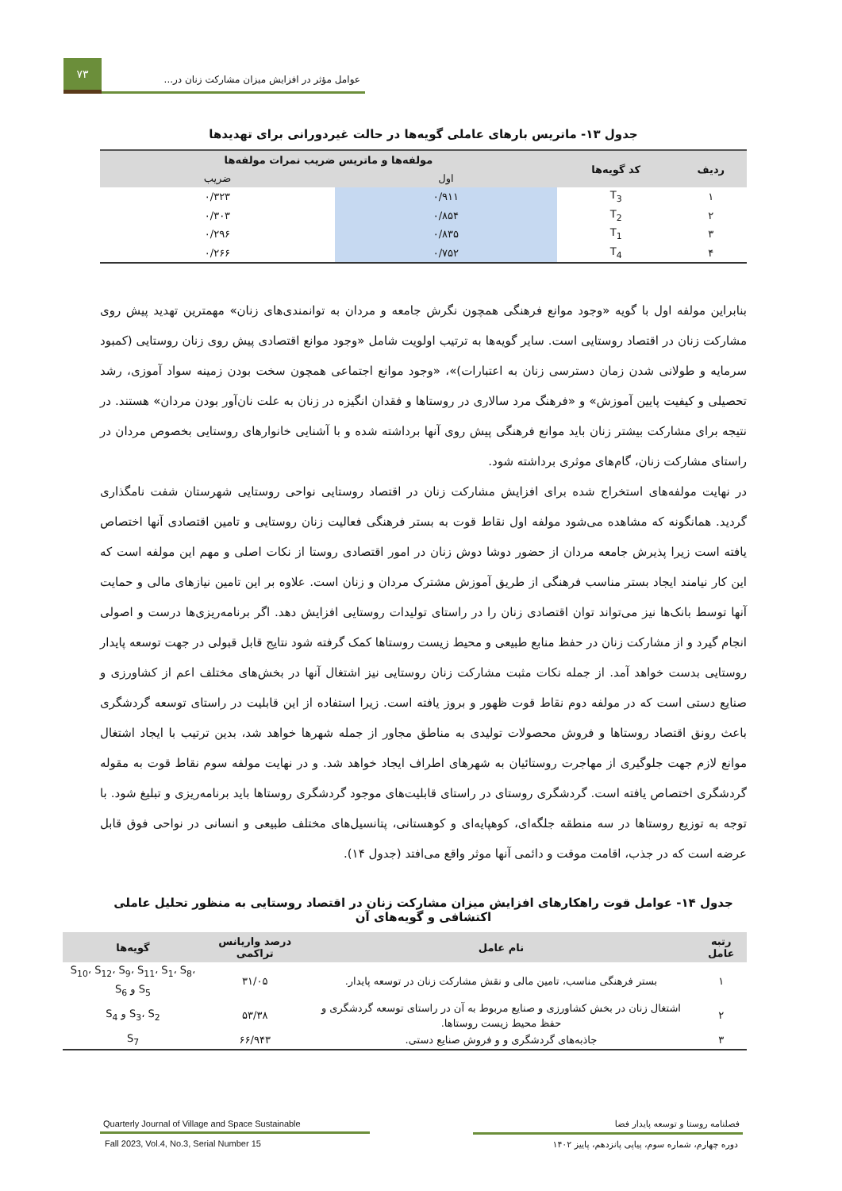۷۳
عوامل مؤثر در افزایش میزان مشارکت زنان در...
جدول ۱۳- ماتریس بارهای عاملی گویه‌ها در حالت غیردورانی برای تهدیدها
| ردیف | کد گویه‌ها | مولفه‌ها و ماتریس ضریب نمرات مولفه‌ها | |
| --- | --- | --- | --- |
| | | اول | ضریب |
| ۱ | T<sub>3</sub> | ۰/۹۱۱ | ۰/۳۲۳ |
| ۲ | T<sub>2</sub> | ۰/۸۵۴ | ۰/۳۰۳ |
| ۳ | T<sub>1</sub> | ۰/۸۳۵ | ۰/۲۹۶ |
| ۴ | T<sub>4</sub> | ۰/۷۵۲ | ۰/۲۶۶ |
بنابراین مولفه اول با گویه «وجود موانع فرهنگی همچون نگرش جامعه و مردان به توانمندی‌های زنان» مهمترین تهدید پیش روی مشارکت زنان در اقتصاد روستایی است. سایر گویه‌ها به ترتیب اولویت شامل «وجود موانع اقتصادی پیش روی زنان روستایی (کمبود سرمایه و طولانی شدن زمان دسترسی زنان به اعتبارات)»، «وجود موانع اجتماعی همچون سخت بودن زمینه سواد آموزی، رشد تحصیلی و کیفیت پایین آموزش» و «فرهنگ مرد سالاری در روستاها و فقدان انگیزه در زنان به علت نان‌آور بودن مردان» هستند. در نتیجه برای مشارکت بیشتر زنان باید موانع فرهنگی پیش روی آنها برداشته شده و با آشنایی خانوارهای روستایی بخصوص مردان در راستای مشارکت زنان، گام‌های موثری برداشته شود.
در نهایت مولفه‌های استخراج شده برای افزایش مشارکت زنان در اقتصاد روستایی نواحی روستایی شهرستان شفت نامگذاری گردید. همانگونه که مشاهده می‌شود مولفه اول نقاط قوت به بستر فرهنگی فعالیت زنان روستایی و تامین اقتصادی آنها اختصاص یافته است زیرا پذیرش جامعه مردان از حضور دوشا دوش زنان در امور اقتصادی روستا از نکات اصلی و مهم این مولفه است که این کار نیامند ایجاد بستر مناسب فرهنگی از طریق آموزش مشترک مردان و زنان است. علاوه بر این تامین نیازهای مالی و حمایت آنها توسط بانک‌ها نیز می‌تواند توان اقتصادی زنان را در راستای تولیدات روستایی افزایش دهد. اگر برنامه‌ریزی‌ها درست و اصولی انجام گیرد و از مشارکت زنان در حفظ منابع طبیعی و محیط زیست روستاها کمک گرفته شود نتایج قابل قبولی در جهت توسعه پایدار روستایی بدست خواهد آمد. از جمله نکات مثبت مشارکت زنان روستایی نیز اشتغال آنها در بخش‌های مختلف اعم از کشاورزی و صنایع دستی است که در مولفه دوم نقاط قوت ظهور و بروز یافته است. زیرا استفاده از این قابلیت در راستای توسعه گردشگری باعث رونق اقتصاد روستاها و فروش محصولات تولیدی به مناطق مجاور از جمله شهرها خواهد شد، بدین ترتیب با ایجاد اشتغال موانع لازم جهت جلوگیری از مهاجرت روستائیان به شهرهای اطراف ایجاد خواهد شد. و در نهایت مولفه سوم نقاط قوت به مقوله گردشگری اختصاص یافته است. گردشگری روستای در راستای قابلیت‌های موجود گردشگری روستاها باید برنامه‌ریزی و تبلیغ شود. با توجه به توزیع روستاها در سه منطقه جلگه‌ای، کوهپایه‌ای و کوهستانی، پتانسیل‌های مختلف طبیعی و انسانی در نواحی فوق قابل عرضه است که در جذب، اقامت موقت و دائمی آنها موثر واقع می‌افتد (جدول ۱۴).
جدول ۱۴- عوامل قوت راهکارهای افزایش میزان مشارکت زنان در اقتصاد روستایی به منظور تحلیل عاملی اکتشافی و گویه‌های آن
| رتبه عامل | نام عامل | درصد واریانس تراکمی | گویه‌ها |
| --- | --- | --- | --- |
| ۱ | بستر فرهنگی مناسب، تامین مالی و نقش مشارکت زنان در توسعه پایدار. | ۳۱/۰۵ | S<sub>10</sub>، S<sub>12</sub>، S<sub>9</sub>، S<sub>11</sub>، S<sub>1</sub>، S<sub>8</sub>، S<sub>5</sub> و S<sub>6</sub> |
| ۲ | اشتغال زنان در بخش کشاورزی و صنایع مربوط به آن در راستای توسعه گردشگری و حفظ محیط زیست روستاها. | ۵۳/۳۸ | S<sub>3</sub>، S<sub>2</sub> و S<sub>4</sub> |
| ۳ | جاذبه‌های گردشگری و و فروش صنایع دستی. | ۶۶/۹۴۳ | S<sub>7</sub> |
فصلنامه روستا و توسعه پایدار فضا
دوره چهارم، شماره سوم، پیاپی پانزدهم، پاییز ۱۴۰۲
Quarterly Journal of Village and Space Sustainable
Fall 2023, Vol.4, No.3, Serial Number 15